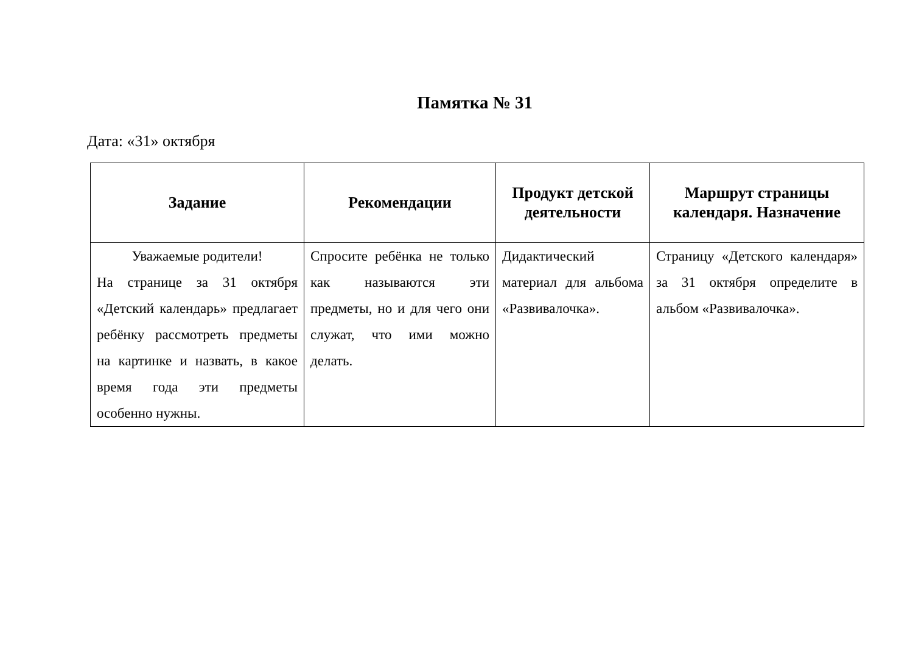Памятка № 31
Дата: «31» октября
| Задание | Рекомендации | Продукт детской деятельности | Маршрут страницы календаря. Назначение |
| --- | --- | --- | --- |
| Уважаемые родители! На странице за 31 октября «Детский календарь» предлагает ребёнку рассмотреть предметы на картинке и назвать, в какое время года эти предметы особенно нужны. | Спросите ребёнка не только как называются эти предметы, но и для чего они служат, что ими можно делать. | Дидактический материал для альбома «Развивалочка». | Страницу «Детского календаря» за 31 октября определите в альбом «Развивалочка». |